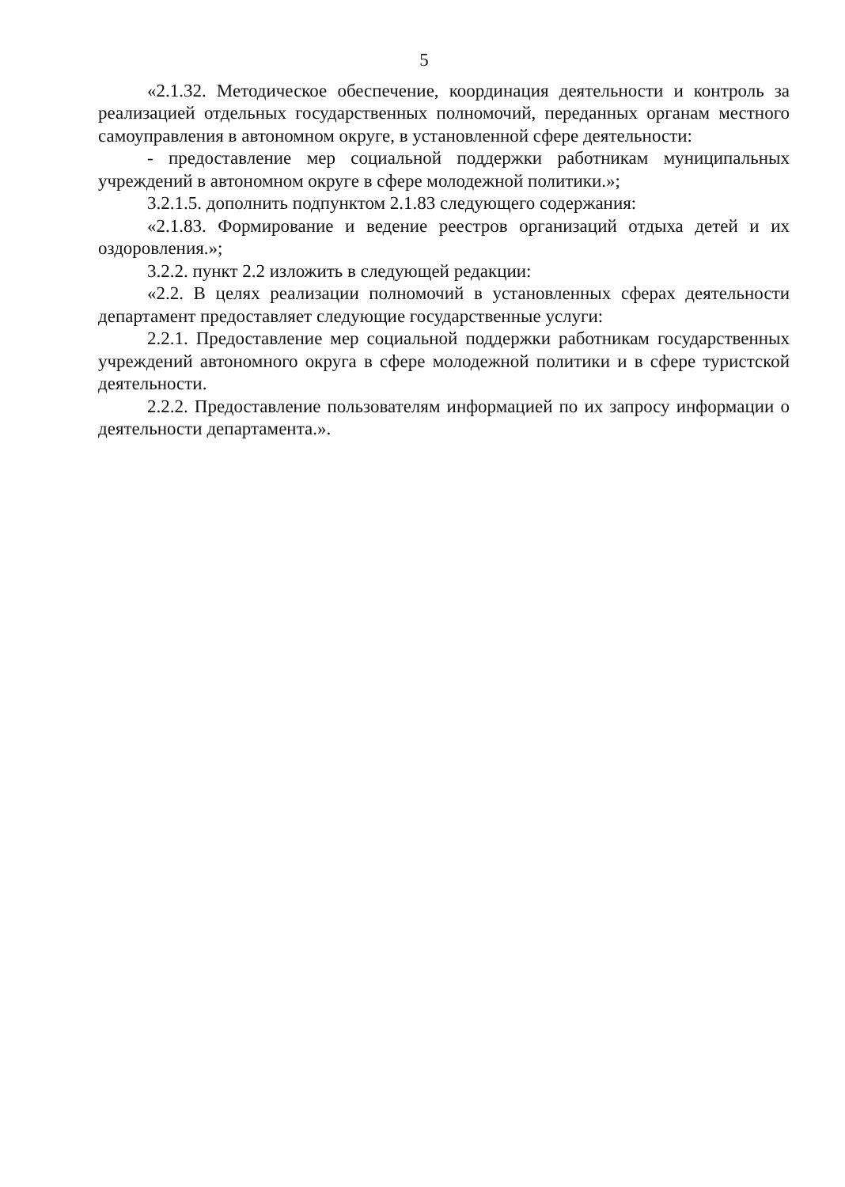5
«2.1.32. Методическое обеспечение, координация деятельности и контроль за реализацией отдельных государственных полномочий, переданных органам местного самоуправления в автономном округе, в установленной сфере деятельности:
- предоставление мер социальной поддержки работникам муниципальных учреждений в автономном округе в сфере молодежной политики.»;
3.2.1.5. дополнить подпунктом 2.1.83 следующего содержания:
«2.1.83. Формирование и ведение реестров организаций отдыха детей и их оздоровления.»;
3.2.2. пункт 2.2 изложить в следующей редакции:
«2.2. В целях реализации полномочий в установленных сферах деятельности департамент предоставляет следующие государственные услуги:
2.2.1. Предоставление мер социальной поддержки работникам государственных учреждений автономного округа в сфере молодежной политики и в сфере туристской деятельности.
2.2.2. Предоставление пользователям информацией по их запросу информации о деятельности департамента.».